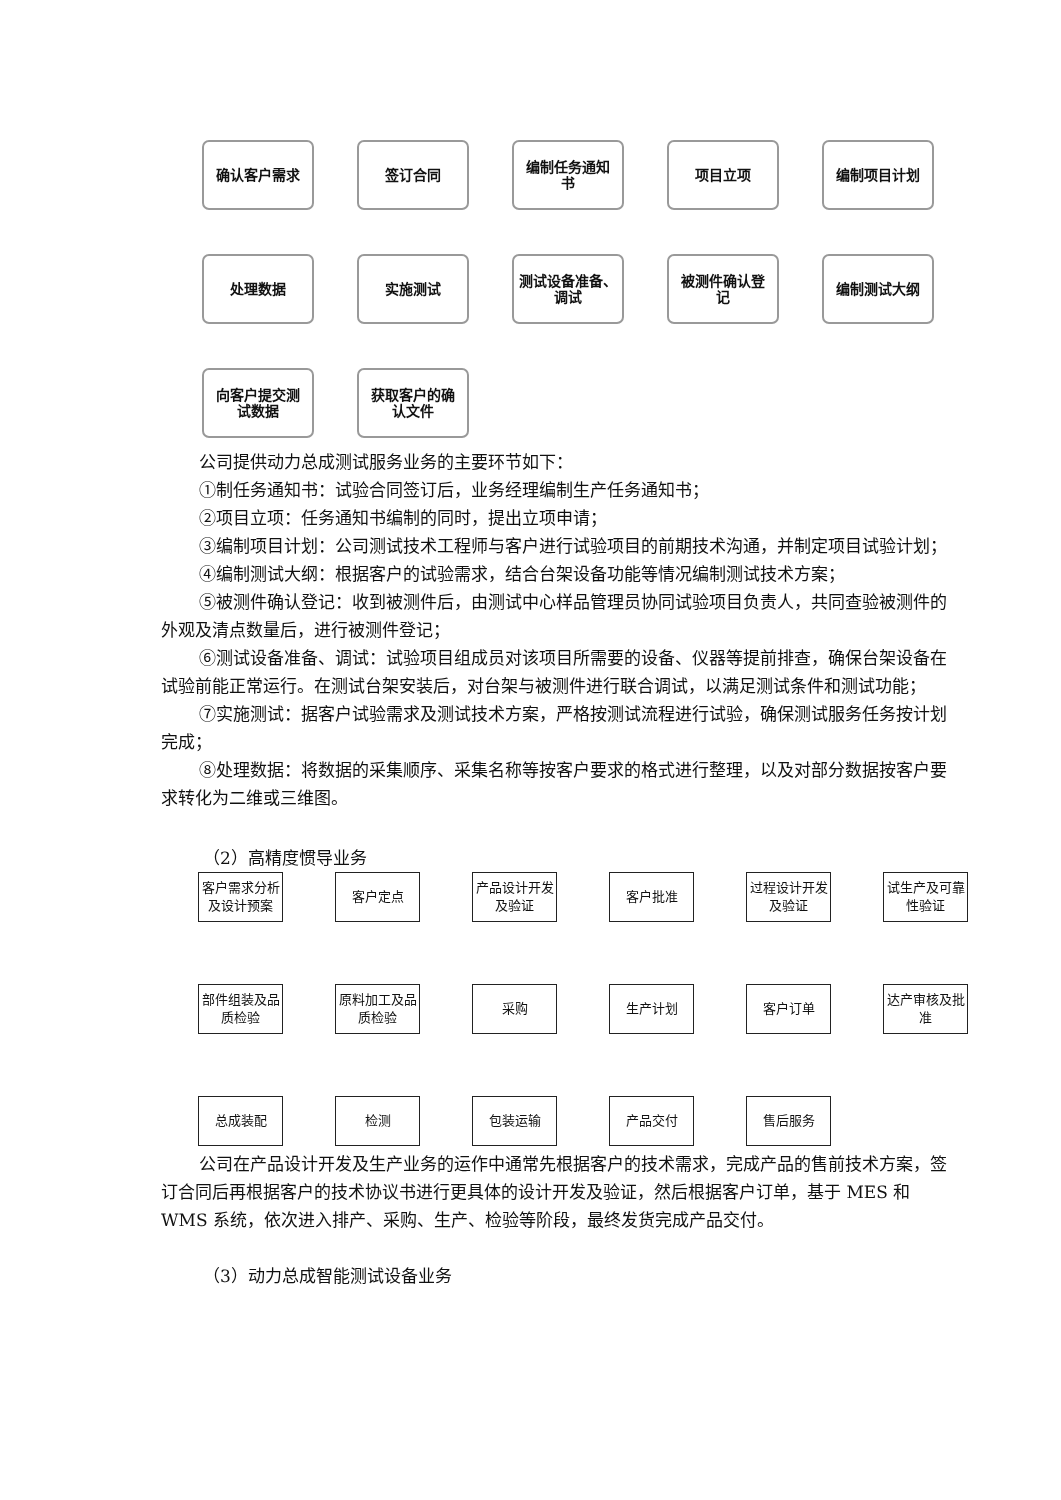确认客户需求
签订合同
编制任务通知
书
项目立项
编制项目计划
处理数据
实施测试
测试设备准备、
调试
被测件确认登
记
编制测试大纲
向客户提交测
试数据
获取客户的确
认文件
公司提供动力总成测试服务业务的主要环节如下：
①制任务通知书：试验合同签订后，业务经理编制生产任务通知书；
②项目立项：任务通知书编制的同时，提出立项申请；
③编制项目计划：公司测试技术工程师与客户进行试验项目的前期技术沟通，并制定项目试验计划；
④编制测试大纲：根据客户的试验需求，结合台架设备功能等情况编制测试技术方案；
⑤被测件确认登记：收到被测件后，由测试中心样品管理员协同试验项目负责人，共同查验被测件的外观及清点数量后，进行被测件登记；
⑥测试设备准备、调试：试验项目组成员对该项目所需要的设备、仪器等提前排查，确保台架设备在试验前能正常运行。在测试台架安装后，对台架与被测件进行联合调试，以满足测试条件和测试功能；
⑦实施测试：据客户试验需求及测试技术方案，严格按测试流程进行试验，确保测试服务任务按计划完成；
⑧处理数据：将数据的采集顺序、采集名称等按客户要求的格式进行整理，以及对部分数据按客户要求转化为二维或三维图。
（2）高精度惯导业务
客户需求分析
及设计预案
客户定点
产品设计开发
及验证
客户批准
过程设计开发
及验证
试生产及可靠
性验证
部件组装及品
质检验
原料加工及品
质检验
采购
生产计划
客户订单
达产审核及批
准
总成装配
检测
包装运输
产品交付
售后服务
公司在产品设计开发及生产业务的运作中通常先根据客户的技术需求，完成产品的售前技术方案，签订合同后再根据客户的技术协议书进行更具体的设计开发及验证，然后根据客户订单，基于 MES 和 WMS 系统，依次进入排产、采购、生产、检验等阶段，最终发货完成产品交付。
（3）动力总成智能测试设备业务